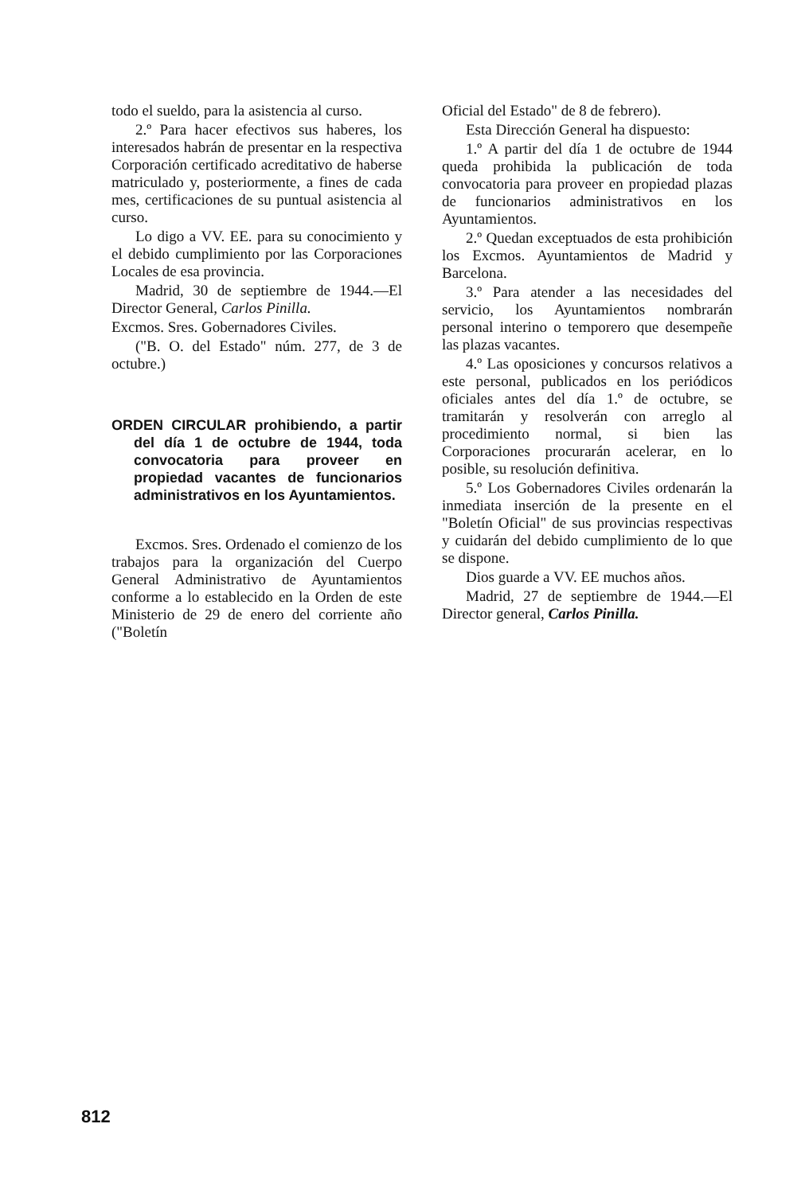todo el sueldo, para la asistencia al curso.
2.º Para hacer efectivos sus haberes, los interesados habrán de presentar en la respectiva Corporación certificado acreditativo de haberse matriculado y, posteriormente, a fines de cada mes, certificaciones de su puntual asistencia al curso.
Lo digo a VV. EE. para su conocimiento y el debido cumplimiento por las Corporaciones Locales de esa provincia.
Madrid, 30 de septiembre de 1944.—El Director General, Carlos Pinilla.
Excmos. Sres. Gobernadores Civiles.
("B. O. del Estado" núm. 277, de 3 de octubre.)
ORDEN CIRCULAR prohibiendo, a partir del día 1 de octubre de 1944, toda convocatoria para proveer en propiedad vacantes de funcionarios administrativos en los Ayuntamientos.
Excmos. Sres. Ordenado el comienzo de los trabajos para la organización del Cuerpo General Administrativo de Ayuntamientos conforme a lo establecido en la Orden de este Ministerio de 29 de enero del corriente año ("Boletín
Oficial del Estado" de 8 de febrero).
Esta Dirección General ha dispuesto:
1.º A partir del día 1 de octubre de 1944 queda prohibida la publicación de toda convocatoria para proveer en propiedad plazas de funcionarios administrativos en los Ayuntamientos.
2.º Quedan exceptuados de esta prohibición los Excmos. Ayuntamientos de Madrid y Barcelona.
3.º Para atender a las necesidades del servicio, los Ayuntamientos nombrarán personal interino o temporero que desempeñe las plazas vacantes.
4.º Las oposiciones y concursos relativos a este personal, publicados en los periódicos oficiales antes del día 1.º de octubre, se tramitarán y resolverán con arreglo al procedimiento normal, si bien las Corporaciones procurarán acelerar, en lo posible, su resolución definitiva.
5.º Los Gobernadores Civiles ordenarán la inmediata inserción de la presente en el "Boletín Oficial" de sus provincias respectivas y cuidarán del debido cumplimiento de lo que se dispone.
Dios guarde a VV. EE muchos años.
Madrid, 27 de septiembre de 1944.—El Director general, Carlos Pinilla.
812